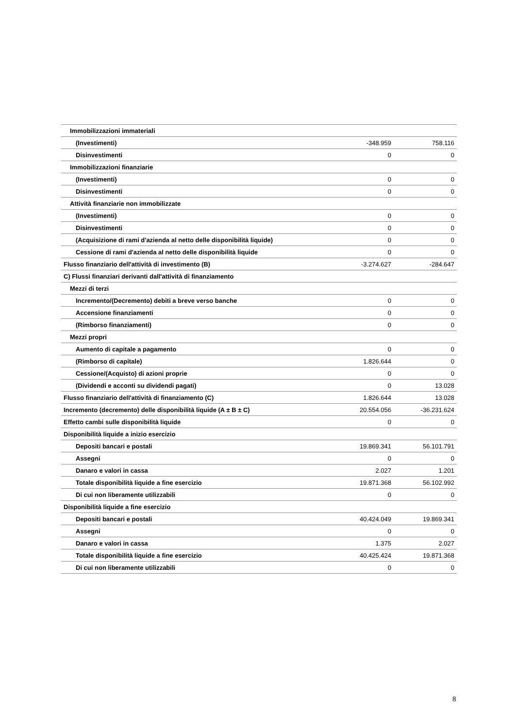| Immobilizzazioni immateriali | | |
| (Investimenti) | -348.959 | 758.116 |
| Disinvestimenti | 0 | 0 |
| Immobilizzazioni finanziarie | | |
| (Investimenti) | 0 | 0 |
| Disinvestimenti | 0 | 0 |
| Attività finanziarie non immobilizzate | | |
| (Investimenti) | 0 | 0 |
| Disinvestimenti | 0 | 0 |
| (Acquisizione di rami d'azienda al netto delle disponibilità liquide) | 0 | 0 |
| Cessione di rami d'azienda al netto delle disponibilità liquide | 0 | 0 |
| Flusso finanziario dell'attività di investimento (B) | -3.274.627 | -284.647 |
| C) Flussi finanziari derivanti dall'attività di finanziamento | | |
| Mezzi di terzi | | |
| Incremento/(Decremento) debiti a breve verso banche | 0 | 0 |
| Accensione finanziamenti | 0 | 0 |
| (Rimborso finanziamenti) | 0 | 0 |
| Mezzi propri | | |
| Aumento di capitale a pagamento | 0 | 0 |
| (Rimborso di capitale) | 1.826.644 | 0 |
| Cessione/(Acquisto) di azioni proprie | 0 | 0 |
| (Dividendi e acconti su dividendi pagati) | 0 | 13.028 |
| Flusso finanziario dell'attività di finanziamento (C) | 1.826.644 | 13.028 |
| Incremento (decremento) delle disponibilità liquide (A ± B ± C) | 20.554.056 | -36.231.624 |
| Effetto cambi sulle disponibilità liquide | 0 | 0 |
| Disponibilità liquide a inizio esercizio | | |
| Depositi bancari e postali | 19.869.341 | 56.101.791 |
| Assegni | 0 | 0 |
| Danaro e valori in cassa | 2.027 | 1.201 |
| Totale disponibilità liquide a fine esercizio | 19.871.368 | 56.102.992 |
| Di cui non liberamente utilizzabili | 0 | 0 |
| Disponibilità liquide a fine esercizio | | |
| Depositi bancari e postali | 40.424.049 | 19.869.341 |
| Assegni | 0 | 0 |
| Danaro e valori in cassa | 1.375 | 2.027 |
| Totale disponibilità liquide a fine esercizio | 40.425.424 | 19.871.368 |
| Di cui non liberamente utilizzabili | 0 | 0 |
8